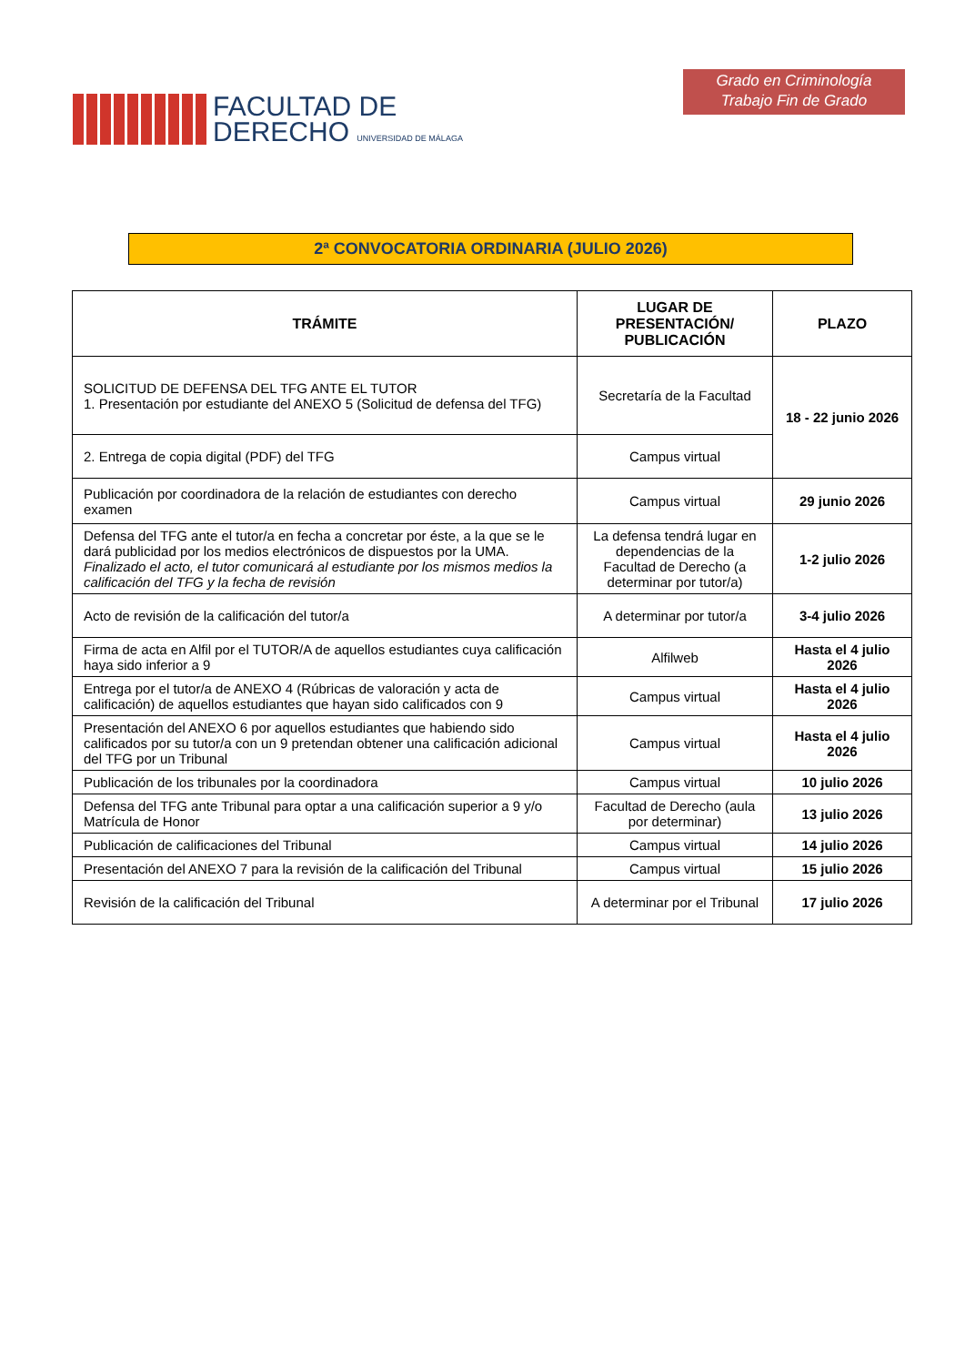FACULTAD DE
DERECHO UNIVERSIDAD DE MÁLAGA
Grado en Criminología
Trabajo Fin de Grado
2ª CONVOCATORIA ORDINARIA (JULIO 2026)
| TRÁMITE | LUGAR DE PRESENTACIÓN/ PUBLICACIÓN | PLAZO |
| --- | --- | --- |
| SOLICITUD DE DEFENSA DEL TFG ANTE EL TUTOR 1. Presentación por estudiante del ANEXO 5 (Solicitud de defensa del TFG) | Secretaría de la Facultad | 18 - 22 junio 2026 |
| 2. Entrega de copia digital (PDF) del TFG | Campus virtual | |
| Publicación por coordinadora de la relación de estudiantes con derecho examen | Campus virtual | 29 junio 2026 |
| Defensa del TFG ante el tutor/a en fecha a concretar por éste, a la que se le dará publicidad por los medios electrónicos de dispuestos por la UMA. Finalizado el acto, el tutor comunicará al estudiante por los mismos medios la calificación del TFG y la fecha de revisión | La defensa tendrá lugar en dependencias de la Facultad de Derecho (a determinar por tutor/a) | 1-2 julio 2026 |
| Acto de revisión de la calificación del tutor/a | A determinar por tutor/a | 3-4 julio 2026 |
| Firma de acta en Alfil por el TUTOR/A de aquellos estudiantes cuya calificación haya sido inferior a 9 | Alfilweb | Hasta el 4 julio 2026 |
| Entrega por el tutor/a de ANEXO 4 (Rúbricas de valoración y acta de calificación) de aquellos estudiantes que hayan sido calificados con 9 | Campus virtual | Hasta el 4 julio 2026 |
| Presentación del ANEXO 6 por aquellos estudiantes que habiendo sido calificados por su tutor/a con un 9 pretendan obtener una calificación adicional del TFG por un Tribunal | Campus virtual | Hasta el 4 julio 2026 |
| Publicación de los tribunales por la coordinadora | Campus virtual | 10 julio 2026 |
| Defensa del TFG ante Tribunal para optar a una calificación superior a 9 y/o Matrícula de Honor | Facultad de Derecho (aula por determinar) | 13 julio 2026 |
| Publicación de calificaciones del Tribunal | Campus virtual | 14 julio 2026 |
| Presentación del ANEXO 7 para la revisión de la calificación del Tribunal | Campus virtual | 15 julio 2026 |
| Revisión de la calificación del Tribunal | A determinar por el Tribunal | 17 julio 2026 |